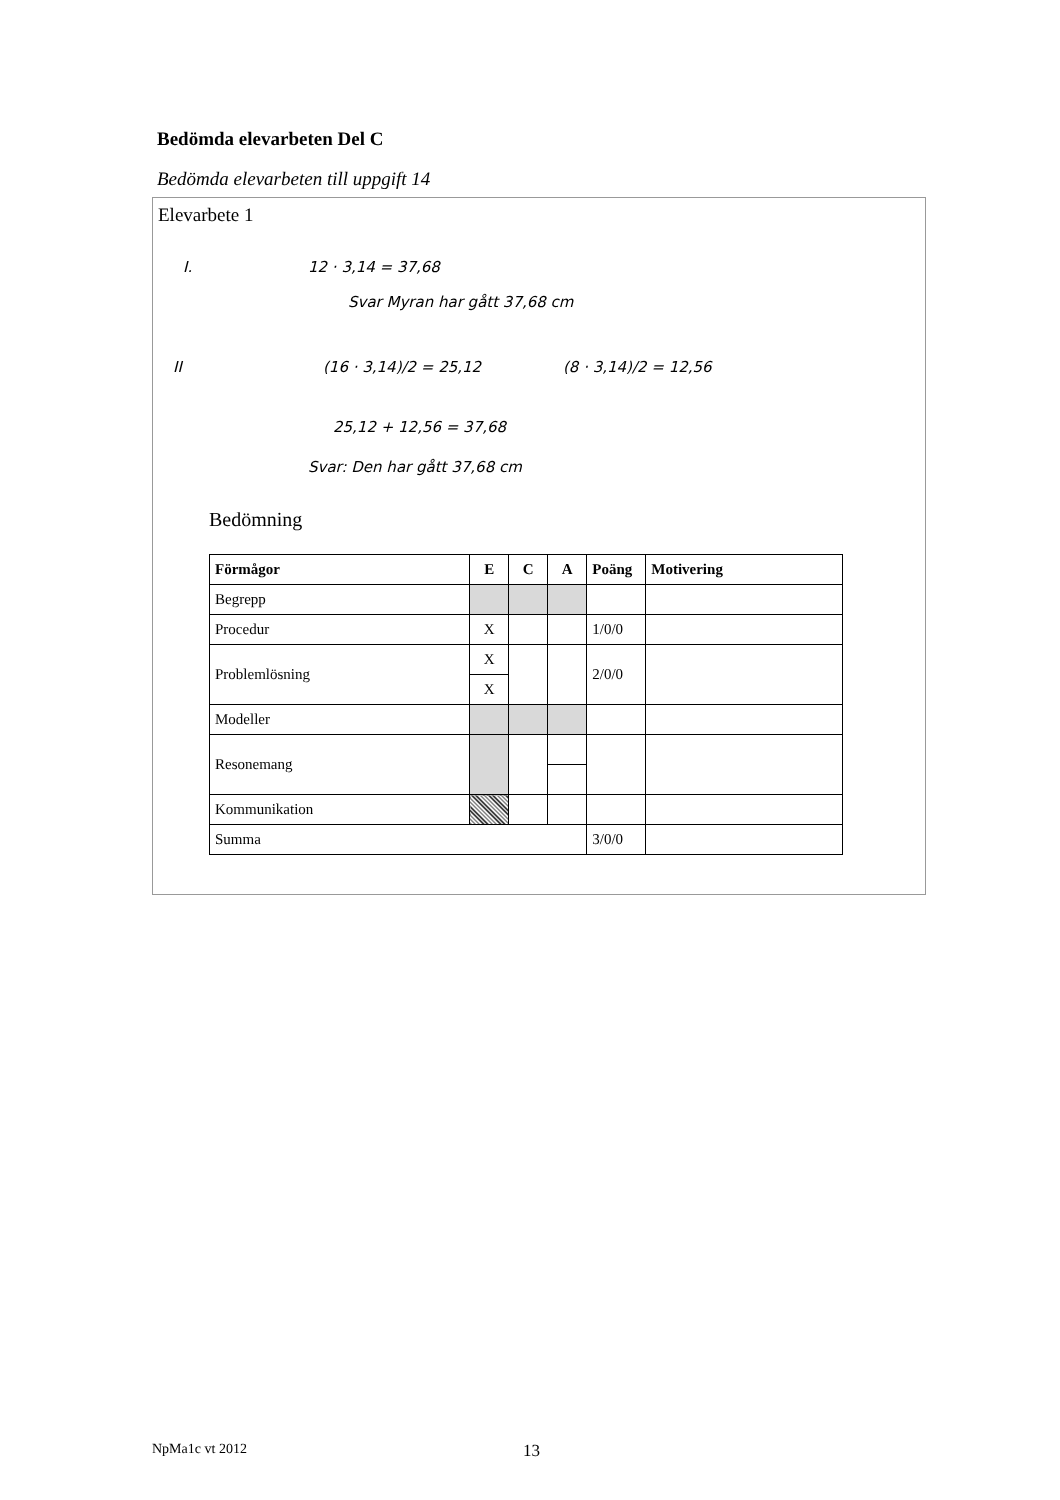Bedömda elevarbeten Del C
Bedömda elevarbeten till uppgift 14
Elevarbete 1
I. 12 · 3,14 = 37,68
Svar Myran har gått 37,68 cm
II (16 · 3,14)/2 = 25,12 (8 · 3,14)/2 = 12,56
25,12 + 12,56 = 37,68
Svar: Den har gått 37,68 cm
Bedömning
| Förmågor | E | C | A | Poäng | Motivering |
| --- | --- | --- | --- | --- | --- |
| Begrepp | | | | | |
| Procedur | X | | | 1/0/0 | |
| Problemlösning | X | | | 2/0/0 | |
| | X | | | | |
| Modeller | | | | | |
| Resonemang | | | | | |
| Kommunikation | | | | | |
| Summa | | | | 3/0/0 | |
NpMa1c vt 2012 13